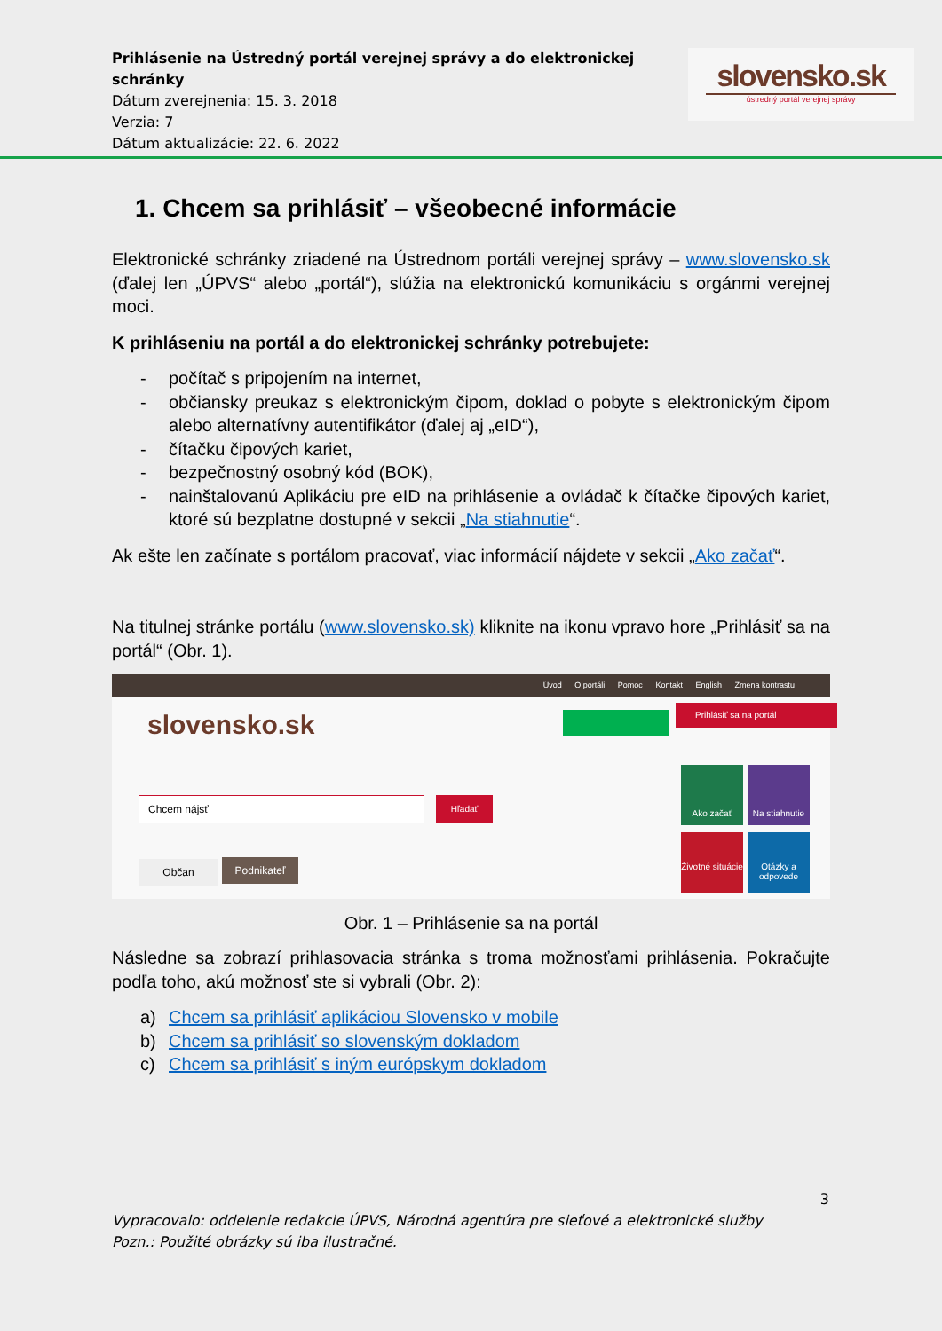Prihlásenie na Ústredný portál verejnej správy a do elektronickej schránky
Dátum zverejnenia: 15. 3. 2018
Verzia: 7
Dátum aktualizácie: 22. 6. 2022
slovensko.sk
ústredný portál verejnej správy
1. Chcem sa prihlásiť – všeobecné informácie
Elektronické schránky zriadené na Ústrednom portáli verejnej správy – www.slovensko.sk (ďalej len „ÚPVS“ alebo „portál“), slúžia na elektronickú komunikáciu s orgánmi verejnej moci.
K prihláseniu na portál a do elektronickej schránky potrebujete:
- počítač s pripojením na internet,
- občiansky preukaz s elektronickým čipom, doklad o pobyte s elektronickým čipom alebo alternatívny autentifikátor (ďalej aj „eID“),
- čítačku čipových kariet,
- bezpečnostný osobný kód (BOK),
- nainštalovanú Aplikáciu pre eID na prihlásenie a ovládač k čítačke čipových kariet, ktoré sú bezplatne dostupné v sekcii „Na stiahnutie“.
Ak ešte len začínate s portálom pracovať, viac informácií nájdete v sekcii „Ako začať“.
Na titulnej stránke portálu (www.slovensko.sk) kliknite na ikonu vpravo hore „Prihlásiť sa na portál“ (Obr. 1).
Úvod O portáli Pomoc Kontakt English Zmena kontrastu
slovensko.sk
Prihlásiť sa na portál
Chcem nájsť Hľadať
Občan Podnikateľ
Ako začať
Na stiahnutie
Životné situácie
Otázky a odpovede
Obr. 1 – Prihlásenie sa na portál
Následne sa zobrazí prihlasovacia stránka s troma možnosťami prihlásenia. Pokračujte podľa toho, akú možnosť ste si vybrali (Obr. 2):
a) Chcem sa prihlásiť aplikáciou Slovensko v mobile
b) Chcem sa prihlásiť so slovenským dokladom
c) Chcem sa prihlásiť s iným európskym dokladom
3
Vypracovalo: oddelenie redakcie ÚPVS, Národná agentúra pre sieťové a elektronické služby
Pozn.: Použité obrázky sú iba ilustračné.